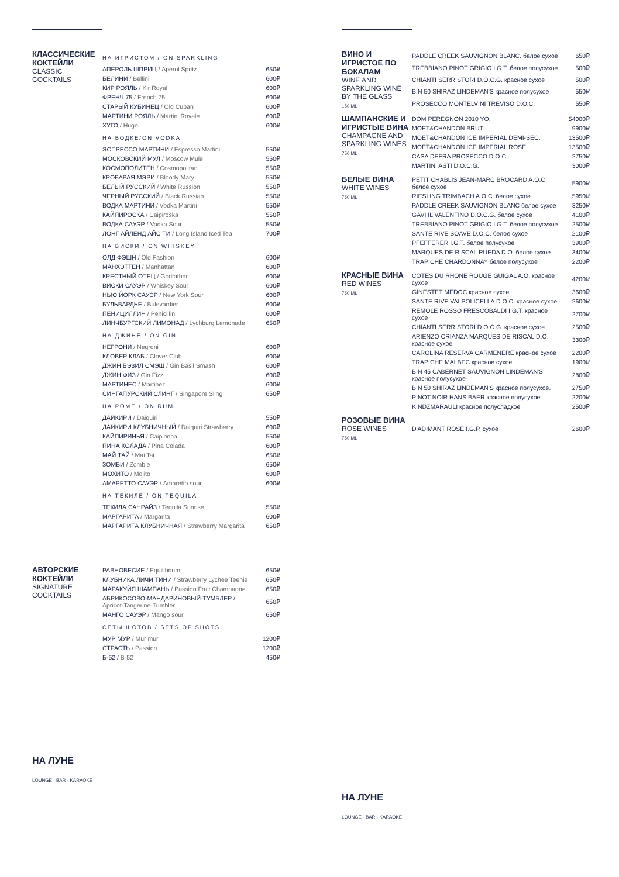КЛАССИЧЕСКИЕ КОКТЕЙЛИ
CLASSIC COCKTAILS
| НА ИГРИСТОМ / ON SPARKLING | |
| АПЕРОЛЬ ШПРИЦ / Aperol Spritz | 650₽ |
| БЕЛИНИ / Bellini | 600₽ |
| КИР РОЯЛЬ / Kir Royal | 600₽ |
| ФРЕНЧ 75 / French 75 | 600₽ |
| СТАРЫЙ КУБИНЕЦ / Old Cuban | 600₽ |
| МАРТИНИ РОЯЛЬ / Martini Royale | 600₽ |
| ХУГО / Hugo | 600₽ |
| НА ВОДКЕ/ON VODKA | |
| ЭСПРЕССО МАРТИНИ / Espresso Martini | 550₽ |
| МОСКОВСКИЙ МУЛ / Moscow Mule | 550₽ |
| КОСМОПОЛИТЕН / Cosmopolitan | 550₽ |
| КРОВАВАЯ МЭРИ / Bloody Mary | 550₽ |
| БЕЛЫЙ РУССКИЙ / White Russion | 550₽ |
| ЧЕРНЫЙ РУССКИЙ / Black Russian | 550₽ |
| ВОДКА МАРТИНИ / Vodka Martini | 550₽ |
| КАЙПИРОСКА / Caipiroska | 550₽ |
| ВОДКА САУЭР / Vodka Sour | 550₽ |
| ЛОНГ АЙЛЕНД АЙС ТИ / Long Island Iced Tea | 700₽ |
| НА ВИСКИ / ON WHISKEY | |
| ОЛД ФЭШН / Old Fashion | 600₽ |
| МАНХЭТТЕН / Manhattan | 600₽ |
| КРЕСТНЫЙ ОТЕЦ / Godfather | 600₽ |
| ВИСКИ САУЭР / Whiskey Sour | 600₽ |
| НЬЮ ЙОРК САУЭР / New York Sour | 600₽ |
| БУЛЬВАРДЬЕ / Bulevardier | 600₽ |
| ПЕНИЦИЛЛИН / Penicillin | 600₽ |
| ЛИНЧБУРГСКИЙ ЛИМОНАД / Lychburg Lemonade | 650₽ |
| НА ДЖИНЕ / ON GIN | |
| НЕГРОНИ / Negroni | 600₽ |
| КЛОВЕР КЛАБ / Clover Club | 600₽ |
| ДЖИН БЭЗИЛ СМЭШ / Gin Basil Smash | 600₽ |
| ДЖИН ФИЗ / Gin Fizz | 600₽ |
| МАРТИНЕС / Martinez | 600₽ |
| СИНГАПУРСКИЙ СЛИНГ / Singapore Sling | 650₽ |
| НА РОМЕ / ON RUM | |
| ДАЙКИРИ / Daiquiri | 550₽ |
| ДАЙКИРИ КЛУБНИЧНЫЙ / Daiquiri Strawberry | 600₽ |
| КАЙПИРИНЬЯ / Caipirinha | 550₽ |
| ПИНА КОЛАДА / Pina Colada | 600₽ |
| МАЙ ТАЙ / Mai Tai | 650₽ |
| ЗОМБИ / Zombie | 650₽ |
| МОХИТО / Mojito | 600₽ |
| АМАРЕТТО САУЭР / Amaretto sour | 600₽ |
| НА ТЕКИЛЕ / ON TEQUILA | |
| ТЕКИЛА САНРАЙЗ / Tequila Sunrise | 550₽ |
| МАРГАРИТА / Margarita | 600₽ |
| МАРГАРИТА КЛУБНИЧНАЯ / Strawberry Margarita | 650₽ |
АВТОРСКИЕ КОКТЕЙЛИ
SIGNATURE COCKTAILS
| РАВНОВЕСИЕ / Equilibrium | 650₽ |
| КЛУБНИКА ЛИЧИ ТИНИ / Strawberry Lychee Teenie | 650₽ |
| МАРАКУЙЯ ШАМПАНЬ / Passion Fruit Champagne | 650₽ |
| АБРИКОСОВО-МАНДАРИНОВЫЙ-ТУМБЛЕР / Apricot-Tangerine-Tumbler | 650₽ |
| МАНГО САУЭР / Mango sour | 650₽ |
| СЕТЫ ШОТОВ / SETS OF SHOTS | |
| МУР МУР / Mur mur | 1200₽ |
| СТРАСТЬ / Passion | 1200₽ |
| Б-52 / B-52 | 450₽ |
НА ЛУНЕ
LOUNGE · BAR · KARAOKE
ВИНО И ИГРИСТОЕ ПО БОКАЛАМ
WINE AND SPARKLING WINE BY THE GLASS
150 ML
| PADDLE CREEK SAUVIGNON BLANC. белое сухое | 650₽ |
| TREBBIANO PINOT GRIGIO I.G.T. белое полусухое | 500₽ |
| CHIANTI SERRISTORI D.O.C.G. красное сухое | 500₽ |
| BIN 50 SHIRAZ LINDEMAN'S красное полусухое | 550₽ |
| PROSECCO MONTELVINI TREVISO D.O.C. | 550₽ |
ШАМПАНСКИЕ И ИГРИСТЫЕ ВИНА
CHAMPAGNE AND SPARKLING WINES
750 ML
| DOM PEREGNON 2010 YO. | 54000₽ |
| MOET&CHANDON BRUT. | 9900₽ |
| MOET&CHANDON ICE IMPERIAL DEMI-SEC. | 13500₽ |
| MOET&CHANDON ICE IMPERIAL ROSE. | 13500₽ |
| CASA DEFRA PROSECCO D.O.C. | 2750₽ |
| MARTINI ASTI D.O.C.G. | 3000₽ |
БЕЛЫЕ ВИНА
WHITE WINES
750 ML
| PETIT CHABLIS JEAN-MARC BROCARD A.O.C. белое сухое | 5900₽ |
| RIESLING TRIMBACH A.O.C. белое сухое | 5950₽ |
| PADDLE CREEK SAUVIGNON BLANC белое сухое | 3250₽ |
| GAVI IL VALENTINO D.O.C.G. белое сухое | 4100₽ |
| TREBBIANO PINOT GRIGIO I.G.T. белое полусухое | 2500₽ |
| SANTE RIVE SOAVE D.O.C. белое сухое | 2100₽ |
| PFEFFERER I.G.T. белое полусухое | 3900₽ |
| MARQUES DE RISCAL RUEDA D.O. белое сухое | 3400₽ |
| TRAPICHE CHARDONNAY белое полусухое | 2200₽ |
КРАСНЫЕ ВИНА
RED WINES
750 ML
| COTES DU RHONE ROUGE GUIGAL A.O. красное сухое | 4200₽ |
| GINESTET MEDOC красное сухое | 3600₽ |
| SANTE RIVE VALPOLICELLA D.O.C. красное сухое | 2600₽ |
| REMOLE ROSSO FRESCOBALDI I.G.T. красное сухое | 2700₽ |
| CHIANTI SERRISTORI D.O.C.G. красное сухое | 2500₽ |
| ARIENZO CRIANZA MARQUES DE RISCAL D.O. красное сухое | 3300₽ |
| CAROLINA RESERVA CARMENERE красное сухое | 2200₽ |
| TRAPICHE MALBEC красное сухое | 1900₽ |
| BIN 45 CABERNET SAUVIGNON LINDEMAN'S красное полусухое | 2800₽ |
| BIN 50 SHIRAZ LINDEMAN'S красное полусухое. | 2750₽ |
| PINOT NOIR HANS BAER красное полусухое | 2200₽ |
| KINDZMARAULI красное полусладкое | 2500₽ |
РОЗОВЫЕ ВИНА
ROSE WINES
750 ML
| D'ADIMANT ROSE I.G.P. сухое | 2600₽ |
НА ЛУНЕ
LOUNGE · BAR · KARAOKE